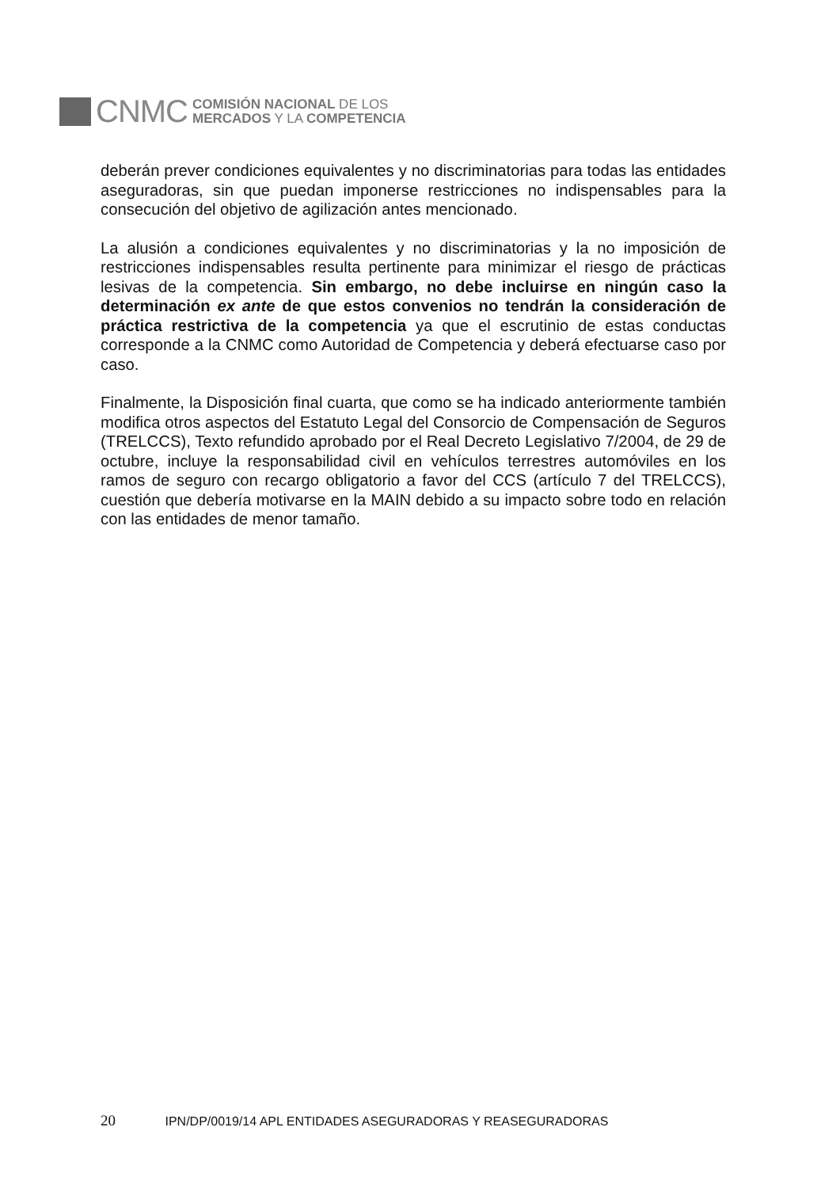CNMC
COMISIÓN NACIONAL DE LOS
MERCADOS Y LA COMPETENCIA
deberán prever condiciones equivalentes y no discriminatorias para todas las entidades aseguradoras, sin que puedan imponerse restricciones no indispensables para la consecución del objetivo de agilización antes mencionado.
La alusión a condiciones equivalentes y no discriminatorias y la no imposición de restricciones indispensables resulta pertinente para minimizar el riesgo de prácticas lesivas de la competencia. Sin embargo, no debe incluirse en ningún caso la determinación ex ante de que estos convenios no tendrán la consideración de práctica restrictiva de la competencia ya que el escrutinio de estas conductas corresponde a la CNMC como Autoridad de Competencia y deberá efectuarse caso por caso.
Finalmente, la Disposición final cuarta, que como se ha indicado anteriormente también modifica otros aspectos del Estatuto Legal del Consorcio de Compensación de Seguros (TRELCCS), Texto refundido aprobado por el Real Decreto Legislativo 7/2004, de 29 de octubre, incluye la responsabilidad civil en vehículos terrestres automóviles en los ramos de seguro con recargo obligatorio a favor del CCS (artículo 7 del TRELCCS), cuestión que debería motivarse en la MAIN debido a su impacto sobre todo en relación con las entidades de menor tamaño.
20 IPN/DP/0019/14 APL ENTIDADES ASEGURADORAS Y REASEGURADORAS